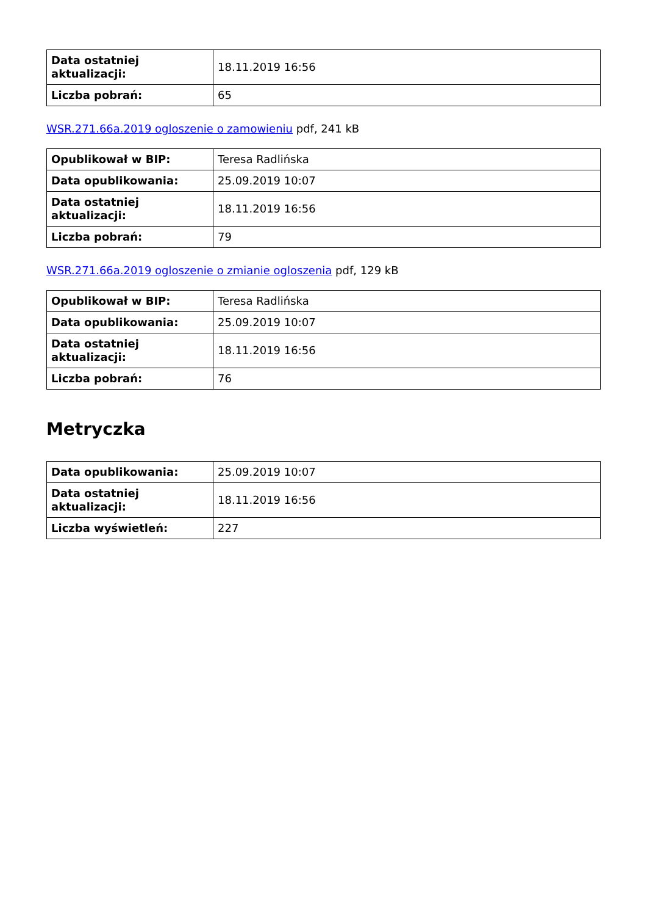| Data ostatniej aktualizacji: | 18.11.2019 16:56 |
| Liczba pobrań: | 65 |
WSR.271.66a.2019 ogloszenie o zamowieniu pdf, 241 kB
| Opublikował w BIP: | Teresa Radlińska |
| Data opublikowania: | 25.09.2019 10:07 |
| Data ostatniej aktualizacji: | 18.11.2019 16:56 |
| Liczba pobrań: | 79 |
WSR.271.66a.2019 ogloszenie o zmianie ogloszenia pdf, 129 kB
| Opublikował w BIP: | Teresa Radlińska |
| Data opublikowania: | 25.09.2019 10:07 |
| Data ostatniej aktualizacji: | 18.11.2019 16:56 |
| Liczba pobrań: | 76 |
Metryczka
| Data opublikowania: | 25.09.2019 10:07 |
| Data ostatniej aktualizacji: | 18.11.2019 16:56 |
| Liczba wyświetleń: | 227 |